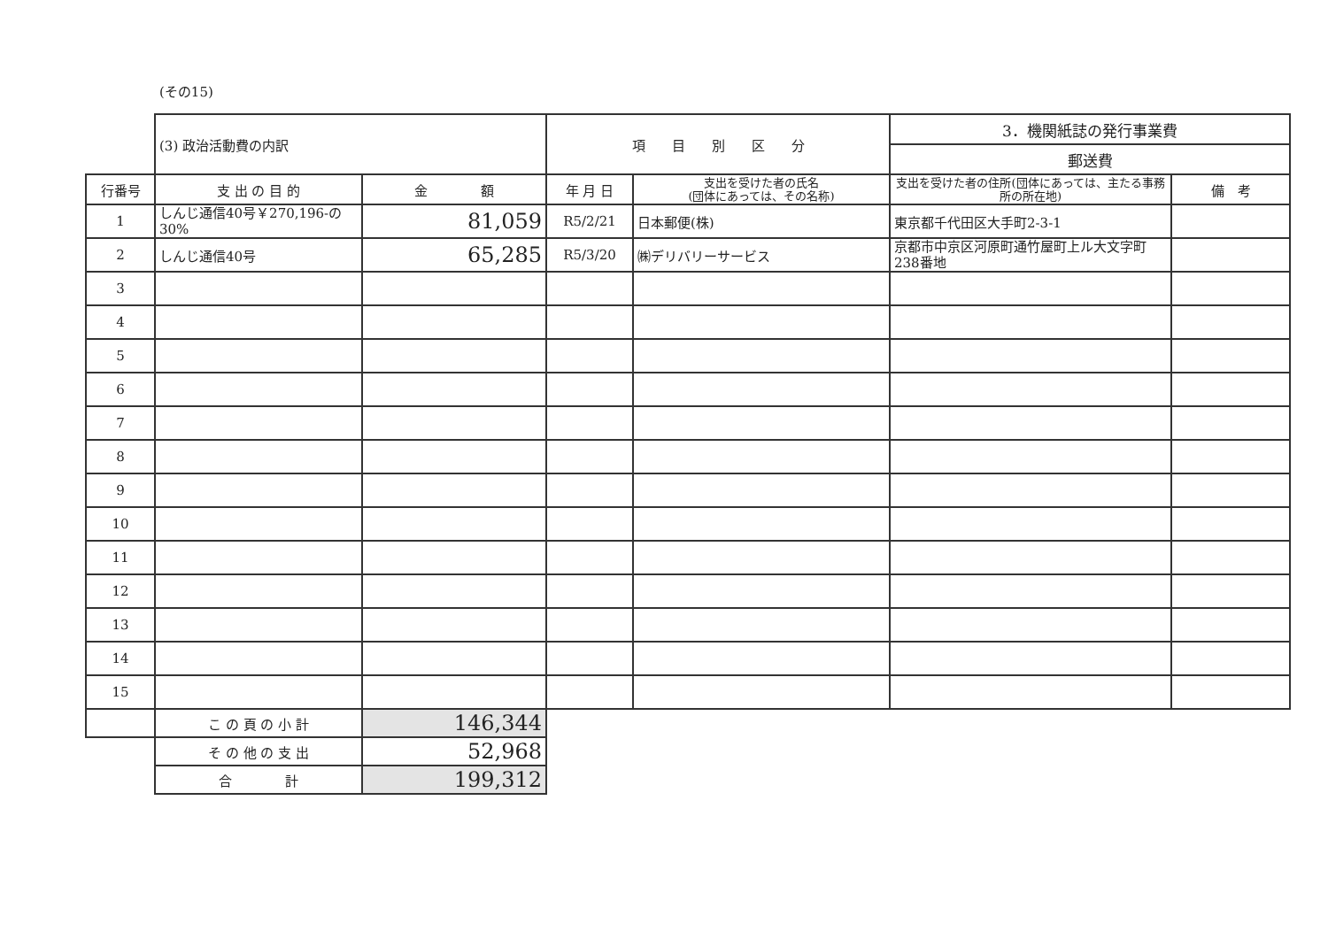(その15)
| | (3) 政治活動費の内訳 | | 項 目 別 区 分 | | 3．機関紙誌の発行事業費 | |
| | | | | | 郵送費 | |
| 行番号 | 支 出 の 目 的 | 金 額 | 年 月 日 | 支出を受けた者の氏名 (団体にあっては、その名称) | 支出を受けた者の住所(団体にあっては、主たる事務所の所在地) | 備 考 |
| 1 | しんじ通信40号￥270,196-の30% | 81,059 | R5/2/21 | 日本郵便(株) | 東京都千代田区大手町2-3-1 | |
| 2 | しんじ通信40号 | 65,285 | R5/3/20 | ㈱デリバリーサービス | 京都市中京区河原町通竹屋町上ル大文字町238番地 | |
| 3 | | | | | | |
| 4 | | | | | | |
| 5 | | | | | | |
| 6 | | | | | | |
| 7 | | | | | | |
| 8 | | | | | | |
| 9 | | | | | | |
| 10 | | | | | | |
| 11 | | | | | | |
| 12 | | | | | | |
| 13 | | | | | | |
| 14 | | | | | | |
| 15 | | | | | | |
| | こ の 頁 の 小 計 | 146,344 | | | | |
| | そ の 他 の 支 出 | 52,968 | | | | |
| | 合 計 | 199,312 | | | | |